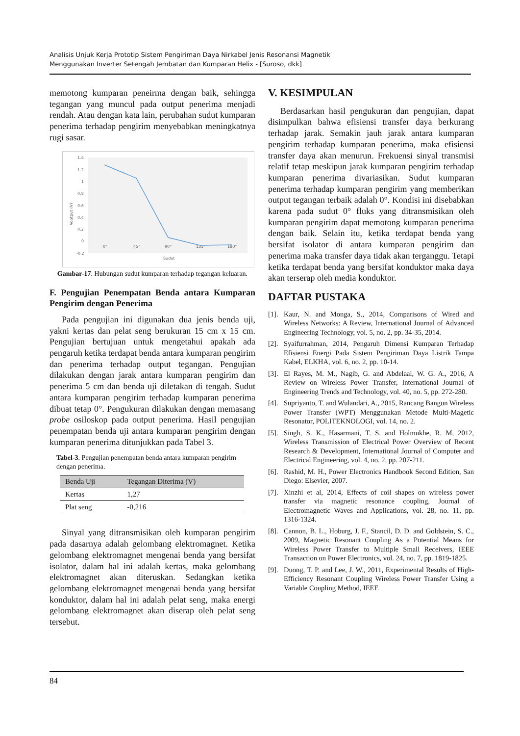Analisis Unjuk Kerja Prototip Sistem Pengiriman Daya Nirkabel Jenis Resonansi Magnetik
Menggunakan Inverter Setengah Jembatan dan Kumparan Helix - [Suroso, dkk]
memotong kumparan peneirma dengan baik, sehingga tegangan yang muncul pada output penerima menjadi rendah. Atau dengan kata lain, perubahan sudut kumparan penerima terhadap pengirim menyebabkan meningkatnya rugi sasar.
1.4
1.2
1
0.8
0.6
0.4
0.2
0
-0.2
0°
45°
90°
135°
180°
Sudut
Voutput (V)
Gambar-17. Hubungan sudut kumparan terhadap tegangan keluaran.
F. Pengujian Penempatan Benda antara Kumparan Pengirim dengan Penerima
Pada pengujian ini digunakan dua jenis benda uji, yakni kertas dan pelat seng berukuran 15 cm x 15 cm. Pengujian bertujuan untuk mengetahui apakah ada pengaruh ketika terdapat benda antara kumparan pengirim dan penerima terhadap output tegangan. Pengujian dilakukan dengan jarak antara kumparan pengirim dan penerima 5 cm dan benda uji diletakan di tengah. Sudut antara kumparan pengirim terhadap kumparan penerima dibuat tetap 0°. Pengukuran dilakukan dengan memasang probe osiloskop pada output penerima. Hasil pengujian penempatan benda uji antara kumparan pengirim dengan kumparan penerima ditunjukkan pada Tabel 3.
Tabel-3. Pengujian penempatan benda antara kumparan pengirim dengan penerima.
| Benda Uji | Tegangan Diterima (V) |
| --- | --- |
| Kertas | 1,27 |
| Plat seng | -0,216 |
Sinyal yang ditransmisikan oleh kumparan pengirim pada dasarnya adalah gelombang elektromagnet. Ketika gelombang elektromagnet mengenai benda yang bersifat isolator, dalam hal ini adalah kertas, maka gelombang elektromagnet akan diteruskan. Sedangkan ketika gelombang elektromagnet mengenai benda yang bersifat konduktor, dalam hal ini adalah pelat seng, maka energi gelombang elektromagnet akan diserap oleh pelat seng tersebut.
V. KESIMPULAN
Berdasarkan hasil pengukuran dan pengujian, dapat disimpulkan bahwa efisiensi transfer daya berkurang terhadap jarak. Semakin jauh jarak antara kumparan pengirim terhadap kumparan penerima, maka efisiensi transfer daya akan menurun. Frekuensi sinyal transmisi relatif tetap meskipun jarak kumparan pengirim terhadap kumparan penerima divariasikan. Sudut kumparan penerima terhadap kumparan pengirim yang memberikan output tegangan terbaik adalah 0°. Kondisi ini disebabkan karena pada sudut 0° fluks yang ditransmisikan oleh kumparan pengirim dapat memotong kumparan penerima dengan baik. Selain itu, ketika terdapat benda yang bersifat isolator di antara kumparan pengirim dan penerima maka transfer daya tidak akan terganggu. Tetapi ketika terdapat benda yang bersifat konduktor maka daya akan terserap oleh media konduktor.
DAFTAR PUSTAKA
[1].
Kaur, N. and Monga, S., 2014, Comparisons of Wired and Wireless Networks: A Review, International Journal of Advanced Engineering Technology, vol. 5, no. 2, pp. 34-35, 2014.
[2].
Syaifurrahman, 2014, Pengaruh Dimensi Kumparan Terhadap Efisiensi Energi Pada Sistem Pengiriman Daya Listrik Tampa Kabel, ELKHA, vol. 6, no. 2, pp. 10-14.
[3].
El Rayes, M. M., Nagib, G. and Abdelaal, W. G. A., 2016, A Review on Wireless Power Transfer, International Journal of Engineering Trends and Technology, vol. 40, no. 5, pp. 272-280.
[4].
Supriyanto, T. and Wulandari, A., 2015, Rancang Bangun Wireless Power Transfer (WPT) Menggunakan Metode Multi-Magetic Resonator, POLITEKNOLOGI, vol. 14, no. 2.
[5].
Singh, S. K., Hasarmani, T. S. and Holmukhe, R. M, 2012, Wireless Transmission of Electrical Power Overview of Recent Research & Development, International Journal of Computer and Electrical Engineering, vol. 4, no. 2, pp. 207-211.
[6].
Rashid, M. H., Power Electronics Handbook Second Edition, San Diego: Elsevier, 2007.
[7].
Xinzhi et al, 2014, Effects of coil shapes on wireless power transfer via magnetic resonance coupling, Journal of Electromagnetic Waves and Applications, vol. 28, no. 11, pp. 1316-1324.
[8].
Cannon, B. L., Hoburg, J. F., Stancil, D. D. and Goldstein, S. C., 2009, Magnetic Resonant Coupling As a Potential Means for Wireless Power Transfer to Multiple Small Receivers, IEEE Transaction on Power Electronics, vol. 24, no. 7, pp. 1819-1825.
[9].
Duong, T. P. and Lee, J. W., 2011, Experimental Results of High-Efficiency Resonant Coupling Wireless Power Transfer Using a Variable Coupling Method, IEEE
84